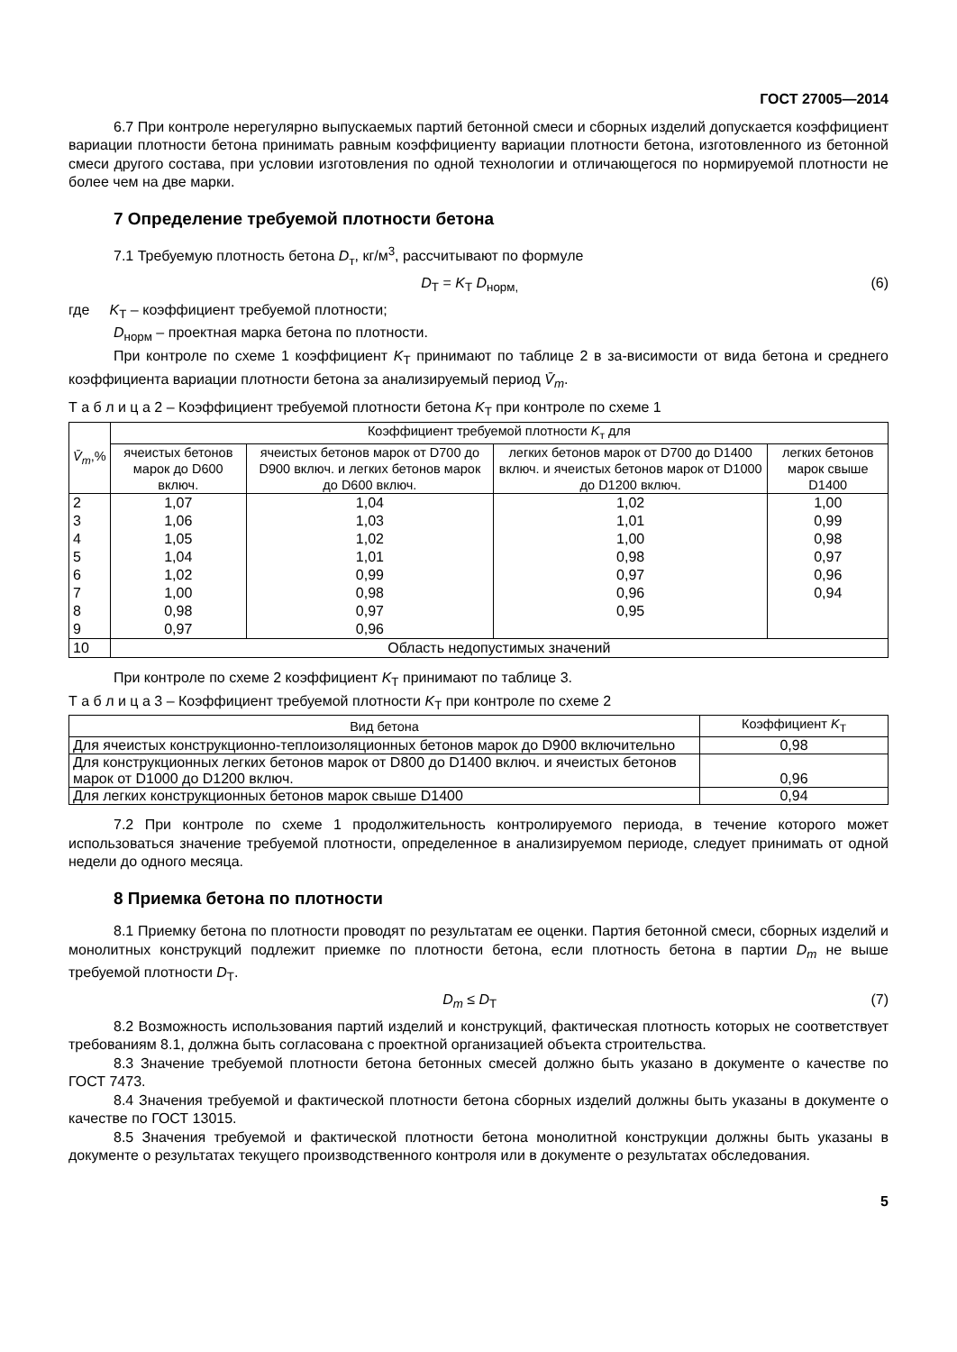ГОСТ 27005—2014
6.7 При контроле нерегулярно выпускаемых партий бетонной смеси и сборных изделий допускается коэффициент вариации плотности бетона принимать равным коэффициенту вариации плотности бетона, изготовленного из бетонной смеси другого состава, при условии изготовления по одной технологии и отличающегося по нормируемой плотности не более чем на две марки.
7 Определение требуемой плотности бетона
7.1 Требуемую плотность бетона D<sub>т</sub>, кг/м<sup>3</sup>, рассчитывают по формуле
D<sub>Т</sub> = K<sub>Т</sub> D<sub>норм,</sub> (6)
где K<sub>Т</sub> – коэффициент требуемой плотности;
D<sub>норм</sub> – проектная марка бетона по плотности.
При контроле по схеме 1 коэффициент K<sub>Т</sub> принимают по таблице 2 в за-висимости от вида бетона и среднего коэффициента вариации плотности бетона за анализируемый период V̄<sub>m</sub>.
Т а б л и ц а 2 – Коэффициент требуемой плотности бетона K<sub>Т</sub> при контроле по схеме 1
| V̄<sub>m</sub> ,% | Коэффициент требуемой плотности K<sub>т</sub> для | | | |
| --- | --- | --- | --- | --- |
| | ячеистых бетонов марок до D600 включ. | ячеистых бетонов марок от D700 до D900 включ. и легких бетонов марок до D600 включ. | легких бетонов марок от D700 до D1400 включ. и ячеистых бетонов марок от D1000 до D1200 включ. | легких бетонов марок свыше D1400 |
| 2 | 1,07 | 1,04 | 1,02 | 1,00 |
| 3 | 1,06 | 1,03 | 1,01 | 0,99 |
| 4 | 1,05 | 1,02 | 1,00 | 0,98 |
| 5 | 1,04 | 1,01 | 0,98 | 0,97 |
| 6 | 1,02 | 0,99 | 0,97 | 0,96 |
| 7 | 1,00 | 0,98 | 0,96 | 0,94 |
| 8 | 0,98 | 0,97 | 0,95 | |
| 9 | 0,97 | 0,96 | | |
| 10 | Область недопустимых значений | | | |
При контроле по схеме 2 коэффициент K<sub>Т</sub> принимают по таблице 3.
Т а б л и ц а 3 – Коэффициент требуемой плотности K<sub>Т</sub> при контроле по схеме 2
| Вид бетона | Коэффициент K<sub>Т</sub> |
| --- | --- |
| Для ячеистых конструкционно-теплоизоляционных бетонов марок до D900 включительно | 0,98 |
| Для конструкционных легких бетонов марок от D800 до D1400 включ. и ячеистых бетонов марок от D1000 до D1200 включ. | 0,96 |
| Для легких конструкционных бетонов марок свыше D1400 | 0,94 |
7.2 При контроле по схеме 1 продолжительность контролируемого периода, в течение которого может использоваться значение требуемой плотности, определенное в анализируемом периоде, следует принимать от одной недели до одного месяца.
8 Приемка бетона по плотности
8.1 Приемку бетона по плотности проводят по результатам ее оценки. Партия бетонной смеси, сборных изделий и монолитных конструкций подлежит приемке по плотности бетона, если плотность бетона в партии D<sub>m</sub> не выше требуемой плотности D<sub>Т</sub>.
D<sub>m</sub> ≤ D<sub>Т</sub> (7)
8.2 Возможность использования партий изделий и конструкций, фактическая плотность которых не соответствует требованиям 8.1, должна быть согласована с проектной организацией объекта строительства.
8.3 Значение требуемой плотности бетона бетонных смесей должно быть указано в документе о качестве по ГОСТ 7473.
8.4 Значения требуемой и фактической плотности бетона сборных изделий должны быть указаны в документе о качестве по ГОСТ 13015.
8.5 Значения требуемой и фактической плотности бетона монолитной конструкции должны быть указаны в документе о результатах текущего производственного контроля или в документе о результатах обследования.
5